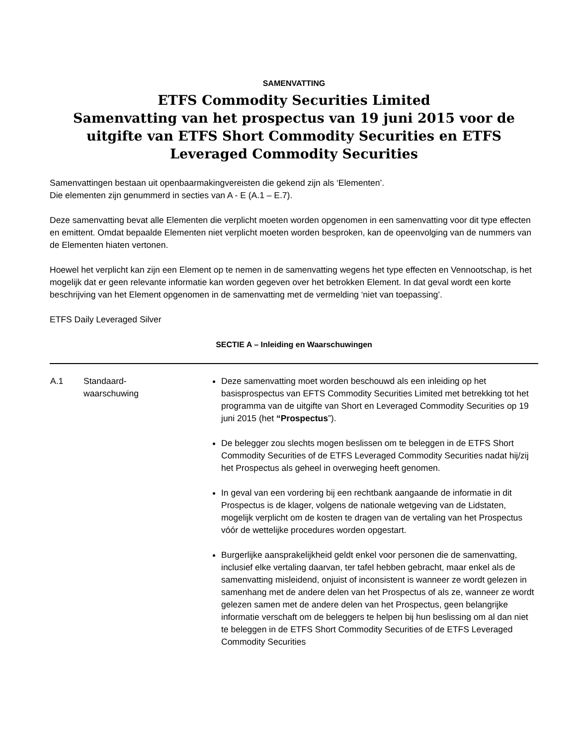SAMENVATTING
ETFS Commodity Securities Limited
Samenvatting van het prospectus van 19 juni 2015 voor de uitgifte van ETFS Short Commodity Securities en ETFS Leveraged Commodity Securities
Samenvattingen bestaan uit openbaarmakingvereisten die gekend zijn als ‘Elementen’.
Die elementen zijn genummerd in secties van A - E (A.1 – E.7).
Deze samenvatting bevat alle Elementen die verplicht moeten worden opgenomen in een samenvatting voor dit type effecten en emittent. Omdat bepaalde Elementen niet verplicht moeten worden besproken, kan de opeenvolging van de nummers van de Elementen hiaten vertonen.
Hoewel het verplicht kan zijn een Element op te nemen in de samenvatting wegens het type effecten en Vennootschap, is het mogelijk dat er geen relevante informatie kan worden gegeven over het betrokken Element. In dat geval wordt een korte beschrijving van het Element opgenomen in de samenvatting met de vermelding ‘niet van toepassing’.
ETFS Daily Leveraged Silver
SECTIE A – Inleiding en Waarschuwingen
| A.1 | Standaard- waarschuwing | Deze samenvatting moet worden beschouwd als een inleiding op het basisprospectus van EFTS Commodity Securities Limited met betrekking tot het programma van de uitgifte van Short en Leveraged Commodity Securities op 19 juni 2015 (het “Prospectus ”). De belegger zou slechts mogen beslissen om te beleggen in de ETFS Short Commodity Securities of de ETFS Leveraged Commodity Securities nadat hij/zij het Prospectus als geheel in overweging heeft genomen. In geval van een vordering bij een rechtbank aangaande de informatie in dit Prospectus is de klager, volgens de nationale wetgeving van de Lidstaten, mogelijk verplicht om de kosten te dragen van de vertaling van het Prospectus vóór de wettelijke procedures worden opgestart. Burgerlijke aansprakelijkheid geldt enkel voor personen die de samenvatting, inclusief elke vertaling daarvan, ter tafel hebben gebracht, maar enkel als de samenvatting misleidend, onjuist of inconsistent is wanneer ze wordt gelezen in samenhang met de andere delen van het Prospectus of als ze, wanneer ze wordt gelezen samen met de andere delen van het Prospectus, geen belangrijke informatie verschaft om de beleggers te helpen bij hun beslissing om al dan niet te beleggen in de ETFS Short Commodity Securities of de ETFS Leveraged Commodity Securities |